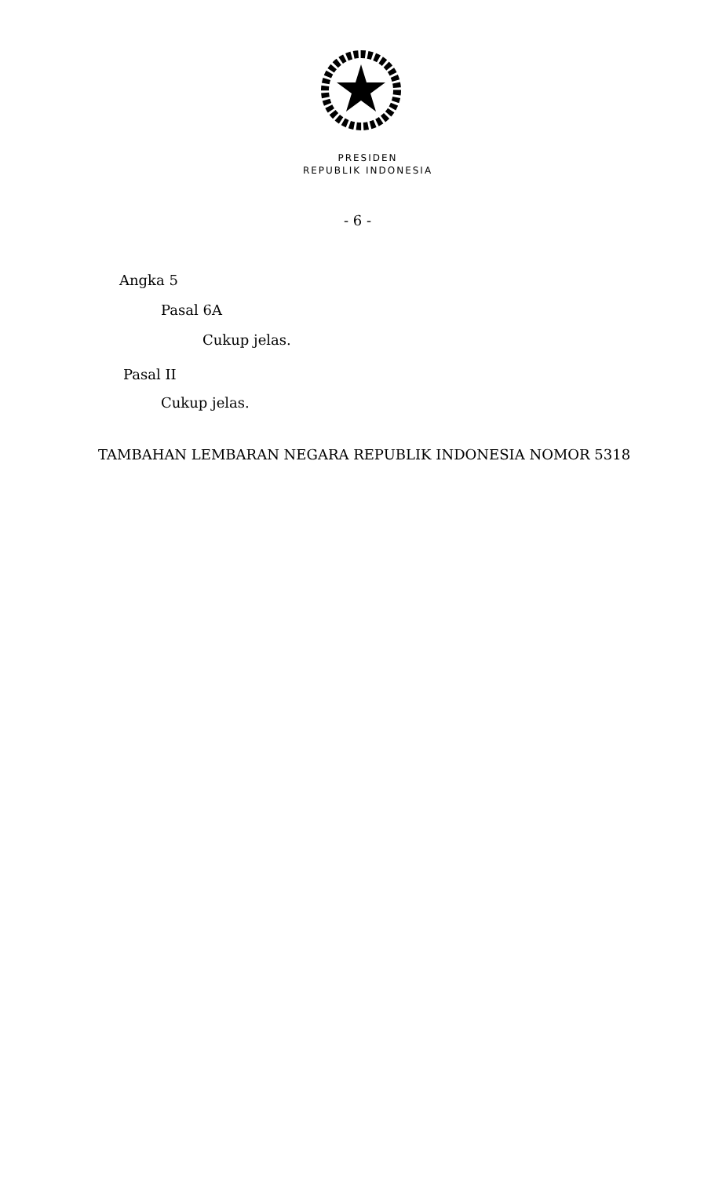PRESIDEN
REPUBLIK INDONESIA
- 6 -
Angka 5
Pasal 6A
Cukup jelas.
Pasal II
Cukup jelas.
TAMBAHAN LEMBARAN NEGARA REPUBLIK INDONESIA NOMOR 5318